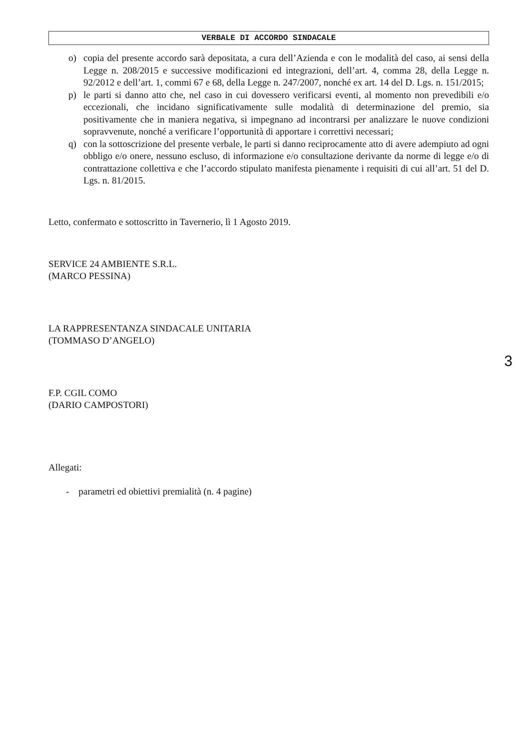VERBALE DI ACCORDO SINDACALE
o) copia del presente accordo sarà depositata, a cura dell’Azienda e con le modalità del caso, ai sensi della Legge n. 208/2015 e successive modificazioni ed integrazioni, dell’art. 4, comma 28, della Legge n. 92/2012 e dell’art. 1, commi 67 e 68, della Legge n. 247/2007, nonché ex art. 14 del D. Lgs. n. 151/2015;
p) le parti si danno atto che, nel caso in cui dovessero verificarsi eventi, al momento non prevedibili e/o eccezionali, che incidano significativamente sulle modalità di determinazione del premio, sia positivamente che in maniera negativa, si impegnano ad incontrarsi per analizzare le nuove condizioni sopravvenute, nonché a verificare l’opportunità di apportare i correttivi necessari;
q) con la sottoscrizione del presente verbale, le parti si danno reciprocamente atto di avere adempiuto ad ogni obbligo e/o onere, nessuno escluso, di informazione e/o consultazione derivante da norme di legge e/o di contrattazione collettiva e che l’accordo stipulato manifesta pienamente i requisiti di cui all’art. 51 del D. Lgs. n. 81/2015.
Letto, confermato e sottoscritto in Tavernerio, lì 1 Agosto 2019.
SERVICE 24 AMBIENTE S.R.L.
(MARCO PESSINA)
LA RAPPRESENTANZA SINDACALE UNITARIA
(TOMMASO D’ANGELO)
F.P. CGIL COMO
(DARIO CAMPOSTORI)
Allegati:
- parametri ed obiettivi premialità (n. 4 pagine)
3